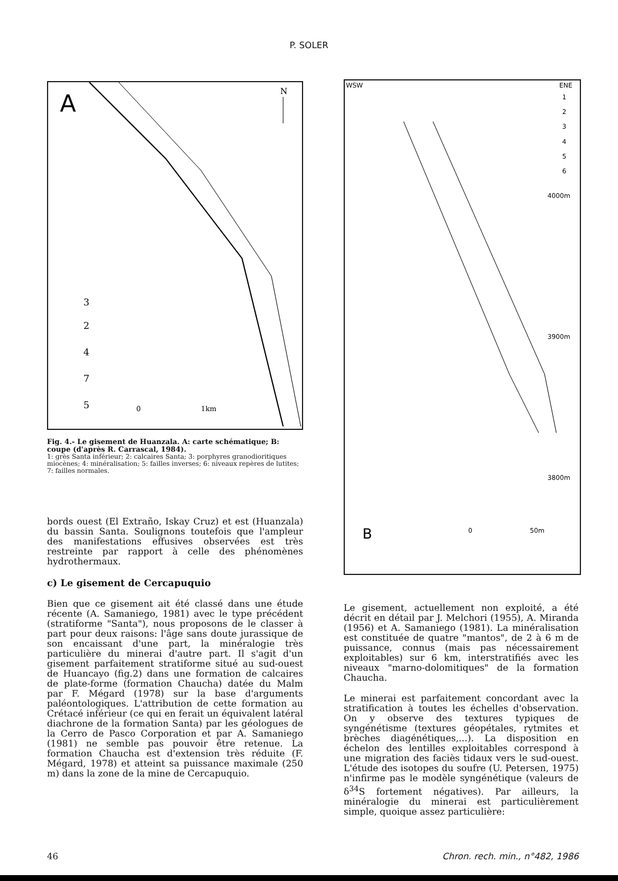P. SOLER
A
N
3
2
4
7
5
0
1km
Fig. 4.- Le gisement de Huanzala. A: carte schématique; B: coupe (d'après R. Carrascal, 1984).
1: grès Santa inférieur; 2: calcaires Santa; 3: porphyres granodioritiques miocènes; 4: minéralisation; 5: failles inverses; 6: niveaux repères de lutites; 7: failles normales.
bords ouest (El Extraño, Iskay Cruz) et est (Huanzala) du bassin Santa. Soulignons toutefois que l'ampleur des manifestations effusives observées est très restreinte par rapport à celle des phénomènes hydrothermaux.
c) Le gisement de Cercapuquio
Bien que ce gisement ait été classé dans une étude récente (A. Samaniego, 1981) avec le type précédent (stratiforme "Santa"), nous proposons de le classer à part pour deux raisons: l'âge sans doute jurassique de son encaissant d'une part, la minéralogie très particulière du minerai d'autre part. Il s'agit d'un gisement parfaitement stratiforme situé au sud-ouest de Huancayo (fig.2) dans une formation de calcaires de plate-forme (formation Chaucha) datée du Malm par F. Mégard (1978) sur la base d'arguments paléontologiques. L'attribution de cette formation au Crétacé inférieur (ce qui en ferait un équivalent latéral diachrone de la formation Santa) par les géologues de la Cerro de Pasco Corporation et par A. Samaniego (1981) ne semble pas pouvoir être retenue. La formation Chaucha est d'extension très réduite (F. Mégard, 1978) et atteint sa puissance maximale (250 m) dans la zone de la mine de Cercapuquio.
WSW
ENE
1
2
3
4
5
6
4000m
3900m
3800m
B
0
50m
Le gisement, actuellement non exploité, a été décrit en détail par J. Melchori (1955), A. Miranda (1956) et A. Samaniego (1981). La minéralisation est constituée de quatre "mantos", de 2 à 6 m de puissance, connus (mais pas nécessairement exploitables) sur 6 km, interstratifiés avec les niveaux "marno-dolomitiques" de la formation Chaucha.
Le minerai est parfaitement concordant avec la stratification à toutes les échelles d'observation. On y observe des textures typiques de syngénétisme (textures géopétales, rytmites et brèches diagénétiques,...). La disposition en échelon des lentilles exploitables correspond à une migration des faciès tidaux vers le sud-ouest. L'étude des isotopes du soufre (U. Petersen, 1975) n'infirme pas le modèle syngénétique (valeurs de δ<sup>34</sup>S fortement négatives). Par ailleurs, la minéralogie du minerai est particulièrement simple, quoique assez particulière:
46 Chron. rech. min., n°482, 1986